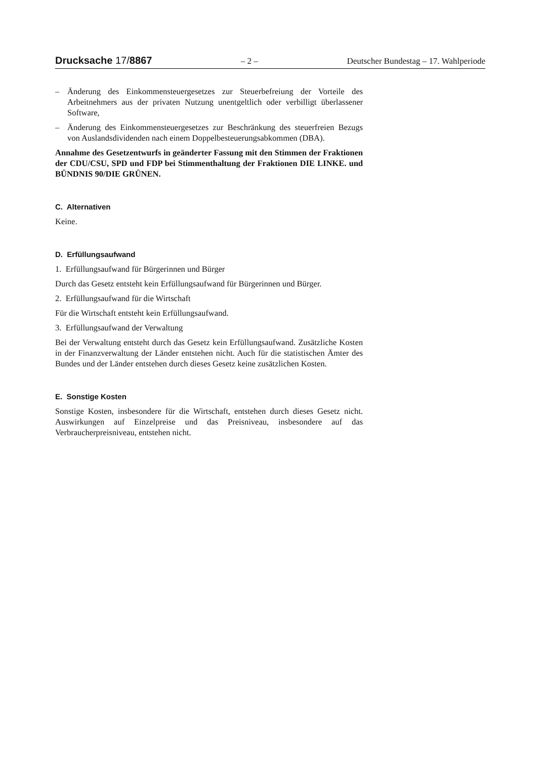Drucksache 17/8867
– 2 – Deutscher Bundestag – 17. Wahlperiode
– Änderung des Einkommensteuergesetzes zur Steuerbefreiung der Vorteile des Arbeitnehmers aus der privaten Nutzung unentgeltlich oder verbilligt überlassener Software,
– Änderung des Einkommensteuergesetzes zur Beschränkung des steuerfreien Bezugs von Auslandsdividenden nach einem Doppelbesteuerungsabkommen (DBA).
Annahme des Gesetzentwurfs in geänderter Fassung mit den Stimmen der Fraktionen der CDU/CSU, SPD und FDP bei Stimmenthaltung der Fraktionen DIE LINKE. und BÜNDNIS 90/DIE GRÜNEN.
C. Alternativen
Keine.
D. Erfüllungsaufwand
1. Erfüllungsaufwand für Bürgerinnen und Bürger
Durch das Gesetz entsteht kein Erfüllungsaufwand für Bürgerinnen und Bürger.
2. Erfüllungsaufwand für die Wirtschaft
Für die Wirtschaft entsteht kein Erfüllungsaufwand.
3. Erfüllungsaufwand der Verwaltung
Bei der Verwaltung entsteht durch das Gesetz kein Erfüllungsaufwand. Zusätzliche Kosten in der Finanzverwaltung der Länder entstehen nicht. Auch für die statistischen Ämter des Bundes und der Länder entstehen durch dieses Gesetz keine zusätzlichen Kosten.
E. Sonstige Kosten
Sonstige Kosten, insbesondere für die Wirtschaft, entstehen durch dieses Gesetz nicht. Auswirkungen auf Einzelpreise und das Preisniveau, insbesondere auf das Verbraucherpreisniveau, entstehen nicht.